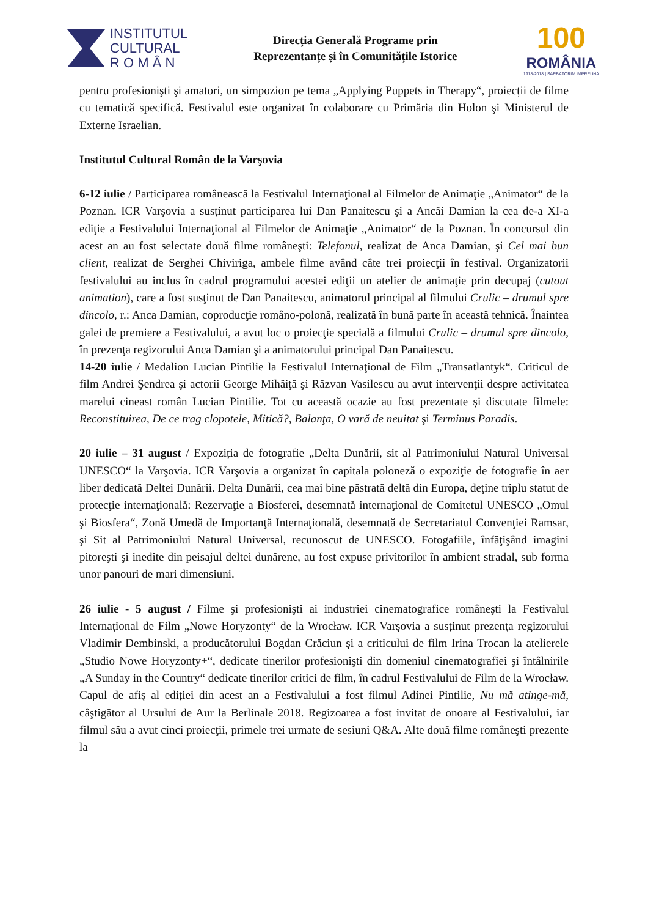INSTITUTUL
CULTURAL
R O M Â N
Direcția Generală Programe prin
Reprezentanțe și în Comunitățile Istorice
100
ROMÂNIA
1918-2018 | SĂRBĂTORIM ÎMPREUNĂ
pentru profesionişti şi amatori, un simpozion pe tema „Applying Puppets in Therapy“, proiecții de filme cu tematică specifică. Festivalul este organizat în colaborare cu Primăria din Holon şi Ministerul de Externe Israelian.
Institutul Cultural Român de la Varşovia
6-12 iulie / Participarea românească la Festivalul Internaţional al Filmelor de Animaţie „Animator“ de la Poznan. ICR Varşovia a susținut participarea lui Dan Panaitescu şi a Ancăi Damian la cea de-a XI-a ediţie a Festivalului Internaţional al Filmelor de Animaţie „Animator“ de la Poznan. În concursul din acest an au fost selectate două filme româneşti: Telefonul, realizat de Anca Damian, şi Cel mai bun client, realizat de Serghei Chiviriga, ambele filme având câte trei proiecţii în festival. Organizatorii festivalului au inclus în cadrul programului acestei ediţii un atelier de animaţie prin decupaj (cutout animation), care a fost susţinut de Dan Panaitescu, animatorul principal al filmului Crulic – drumul spre dincolo, r.: Anca Damian, coproducţie româno-polonă, realizată în bună parte în această tehnică. Înaintea galei de premiere a Festivalului, a avut loc o proiecţie specială a filmului Crulic – drumul spre dincolo, în prezenţa regizorului Anca Damian şi a animatorului principal Dan Panaitescu.
14-20 iulie / Medalion Lucian Pintilie la Festivalul Internaţional de Film „Transatlantyk“. Criticul de film Andrei Şendrea şi actorii George Mihăiţă şi Răzvan Vasilescu au avut intervenţii despre activitatea marelui cineast român Lucian Pintilie. Tot cu această ocazie au fost prezentate și discutate filmele: Reconstituirea, De ce trag clopotele, Mitică?, Balanţa, O vară de neuitat şi Terminus Paradis.
20 iulie – 31 august / Expoziția de fotografie „Delta Dunării, sit al Patrimoniului Natural Universal UNESCO“ la Varşovia. ICR Varşovia a organizat în capitala poloneză o expoziţie de fotografie în aer liber dedicată Deltei Dunării. Delta Dunării, cea mai bine păstrată deltă din Europa, deţine triplu statut de protecţie internaţională: Rezervaţie a Biosferei, desemnată internaţional de Comitetul UNESCO „Omul şi Biosfera“, Zonă Umedă de Importanţă Internaţională, desemnată de Secretariatul Convenţiei Ramsar, şi Sit al Patrimoniului Natural Universal, recunoscut de UNESCO. Fotogafiile, înfăţişând imagini pitoreşti şi inedite din peisajul deltei dunărene, au fost expuse privitorilor în ambient stradal, sub forma unor panouri de mari dimensiuni.
26 iulie - 5 august / Filme şi profesionişti ai industriei cinematografice româneşti la Festivalul Internaţional de Film „Nowe Horyzonty“ de la Wrocław. ICR Varşovia a susținut prezenţa regizorului Vladimir Dembinski, a producătorului Bogdan Crăciun şi a criticului de film Irina Trocan la atelierele „Studio Nowe Horyzonty+“, dedicate tinerilor profesionişti din domeniul cinematografiei şi întâlnirile „A Sunday in the Country“ dedicate tinerilor critici de film, în cadrul Festivalului de Film de la Wrocław. Capul de afiş al ediției din acest an a Festivalului a fost filmul Adinei Pintilie, Nu mă atinge-mă, câştigător al Ursului de Aur la Berlinale 2018. Regizoarea a fost invitat de onoare al Festivalului, iar filmul său a avut cinci proiecţii, primele trei urmate de sesiuni Q&A. Alte două filme româneşti prezente la